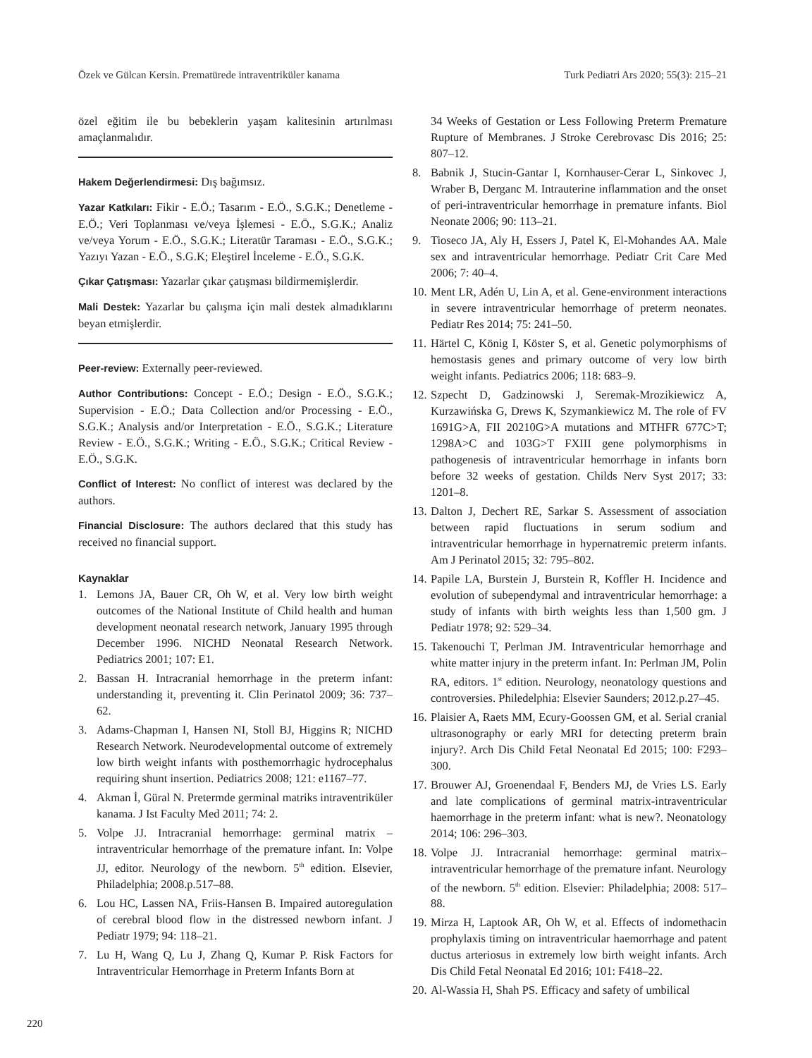Özek ve Gülcan Kersin. Prematürede intraventriküler kanama Turk Pediatri Ars 2020; 55(3): 215–21
özel eğitim ile bu bebeklerin yaşam kalitesinin artırılması amaçlanmalıdır.
Hakem Değerlendirmesi: Dış bağımsız.
Yazar Katkıları: Fikir - E.Ö.; Tasarım - E.Ö., S.G.K.; Denetleme - E.Ö.; Veri Toplanması ve/veya İşlemesi - E.Ö., S.G.K.; Analiz ve/veya Yorum - E.Ö., S.G.K.; Literatür Taraması - E.Ö., S.G.K.; Yazıyı Yazan - E.Ö., S.G.K; Eleştirel İnceleme - E.Ö., S.G.K.
Çıkar Çatışması: Yazarlar çıkar çatışması bildirmemişlerdir.
Mali Destek: Yazarlar bu çalışma için mali destek almadıklarını beyan etmişlerdir.
Peer-review: Externally peer-reviewed.
Author Contributions: Concept - E.Ö.; Design - E.Ö., S.G.K.; Supervision - E.Ö.; Data Collection and/or Processing - E.Ö., S.G.K.; Analysis and/or Interpretation - E.Ö., S.G.K.; Literature Review - E.Ö., S.G.K.; Writing - E.Ö., S.G.K.; Critical Review - E.Ö., S.G.K.
Conflict of Interest: No conflict of interest was declared by the authors.
Financial Disclosure: The authors declared that this study has received no financial support.
Kaynaklar
1. Lemons JA, Bauer CR, Oh W, et al. Very low birth weight outcomes of the National Institute of Child health and human development neonatal research network, January 1995 through December 1996. NICHD Neonatal Research Network. Pediatrics 2001; 107: E1.
2. Bassan H. Intracranial hemorrhage in the preterm infant: understanding it, preventing it. Clin Perinatol 2009; 36: 737–62.
3. Adams-Chapman I, Hansen NI, Stoll BJ, Higgins R; NICHD Research Network. Neurodevelopmental outcome of extremely low birth weight infants with posthemorrhagic hydrocephalus requiring shunt insertion. Pediatrics 2008; 121: e1167–77.
4. Akman İ, Güral N. Pretermde germinal matriks intraventriküler kanama. J Ist Faculty Med 2011; 74: 2.
5. Volpe JJ. Intracranial hemorrhage: germinal matrix – intraventricular hemorrhage of the premature infant. In: Volpe JJ, editor. Neurology of the newborn. 5<sup>th</sup> edition. Elsevier, Philadelphia; 2008.p.517–88.
6. Lou HC, Lassen NA, Friis-Hansen B. Impaired autoregulation of cerebral blood flow in the distressed newborn infant. J Pediatr 1979; 94: 118–21.
7. Lu H, Wang Q, Lu J, Zhang Q, Kumar P. Risk Factors for Intraventricular Hemorrhage in Preterm Infants Born at
34 Weeks of Gestation or Less Following Preterm Premature Rupture of Membranes. J Stroke Cerebrovasc Dis 2016; 25: 807–12.
8. Babnik J, Stucin-Gantar I, Kornhauser-Cerar L, Sinkovec J, Wraber B, Derganc M. Intrauterine inflammation and the onset of peri-intraventricular hemorrhage in premature infants. Biol Neonate 2006; 90: 113–21.
9. Tioseco JA, Aly H, Essers J, Patel K, El-Mohandes AA. Male sex and intraventricular hemorrhage. Pediatr Crit Care Med 2006; 7: 40–4.
10. Ment LR, Adén U, Lin A, et al. Gene-environment interactions in severe intraventricular hemorrhage of preterm neonates. Pediatr Res 2014; 75: 241–50.
11. Härtel C, König I, Köster S, et al. Genetic polymorphisms of hemostasis genes and primary outcome of very low birth weight infants. Pediatrics 2006; 118: 683–9.
12. Szpecht D, Gadzinowski J, Seremak-Mrozikiewicz A, Kurzawińska G, Drews K, Szymankiewicz M. The role of FV 1691G>A, FII 20210G>A mutations and MTHFR 677C>T; 1298A>C and 103G>T FXIII gene polymorphisms in pathogenesis of intraventricular hemorrhage in infants born before 32 weeks of gestation. Childs Nerv Syst 2017; 33: 1201–8.
13. Dalton J, Dechert RE, Sarkar S. Assessment of association between rapid fluctuations in serum sodium and intraventricular hemorrhage in hypernatremic preterm infants. Am J Perinatol 2015; 32: 795–802.
14. Papile LA, Burstein J, Burstein R, Koffler H. Incidence and evolution of subependymal and intraventricular hemorrhage: a study of infants with birth weights less than 1,500 gm. J Pediatr 1978; 92: 529–34.
15. Takenouchi T, Perlman JM. Intraventricular hemorrhage and white matter injury in the preterm infant. In: Perlman JM, Polin RA, editors. 1<sup>st</sup> edition. Neurology, neonatology questions and controversies. Philedelphia: Elsevier Saunders; 2012.p.27–45.
16. Plaisier A, Raets MM, Ecury-Goossen GM, et al. Serial cranial ultrasonography or early MRI for detecting preterm brain injury?. Arch Dis Child Fetal Neonatal Ed 2015; 100: F293–300.
17. Brouwer AJ, Groenendaal F, Benders MJ, de Vries LS. Early and late complications of germinal matrix-intraventricular haemorrhage in the preterm infant: what is new?. Neonatology 2014; 106: 296–303.
18. Volpe JJ. Intracranial hemorrhage: germinal matrix–intraventricular hemorrhage of the premature infant. Neurology of the newborn. 5<sup>th</sup> edition. Elsevier: Philadelphia; 2008: 517–88.
19. Mirza H, Laptook AR, Oh W, et al. Effects of indomethacin prophylaxis timing on intraventricular haemorrhage and patent ductus arteriosus in extremely low birth weight infants. Arch Dis Child Fetal Neonatal Ed 2016; 101: F418–22.
20. Al-Wassia H, Shah PS. Efficacy and safety of umbilical
220